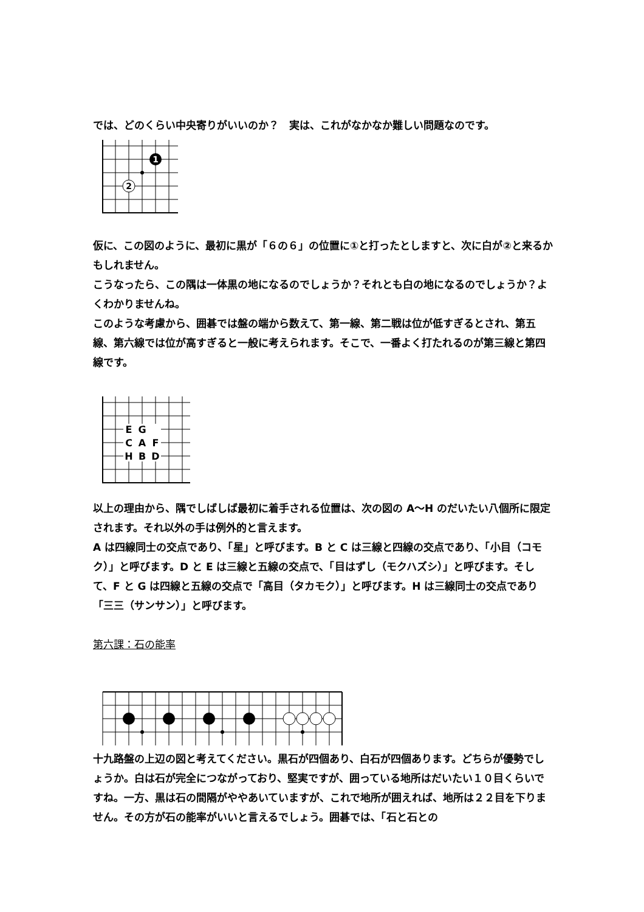では、どのくらい中央寄りがいいのか？　実は、これがなかなか難しい問題なのです。
1
2
仮に、この図のように、最初に黒が「６の６」の位置に①と打ったとしますと、次に白が②と来るかもしれません。
こうなったら、この隅は一体黒の地になるのでしょうか？それとも白の地になるのでしょうか？よくわかりませんね。
このような考慮から、囲碁では盤の端から数えて、第一線、第二戦は位が低すぎるとされ、第五線、第六線では位が高すぎると一般に考えられます。そこで、一番よく打たれるのが第三線と第四線です。
E
G
C
A
F
H
B
D
以上の理由から、隅でしばしば最初に着手される位置は、次の図の A〜H のだいたい八個所に限定されます。それ以外の手は例外的と言えます。
A は四線同士の交点であり、「星」と呼びます。B と C は三線と四線の交点であり、「小目（コモク）」と呼びます。D と E は三線と五線の交点で、「目はずし（モクハズシ）」と呼びます。そして、F と G は四線と五線の交点で「高目（タカモク）」と呼びます。H は三線同士の交点であり「三三（サンサン）」と呼びます。
第六課：石の能率
十九路盤の上辺の図と考えてください。黒石が四個あり、白石が四個あります。どちらが優勢でしょうか。白は石が完全につながっており、堅実ですが、囲っている地所はだいたい１０目くらいですね。一方、黒は石の間隔がややあいていますが、これで地所が囲えれば、地所は２２目を下りません。その方が石の能率がいいと言えるでしょう。囲碁では、「石と石との